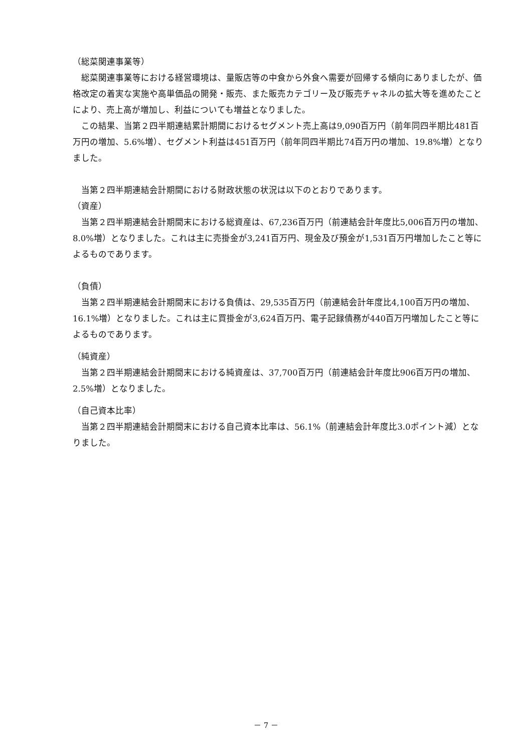（総菜関連事業等）
　総菜関連事業等における経営環境は、量販店等の中食から外食へ需要が回帰する傾向にありましたが、価格改定の着実な実施や高単価品の開発・販売、また販売カテゴリー及び販売チャネルの拡大等を進めたことにより、売上高が増加し、利益についても増益となりました。
　この結果、当第２四半期連結累計期間におけるセグメント売上高は9,090百万円（前年同四半期比481百万円の増加、5.6%増）、セグメント利益は451百万円（前年同四半期比74百万円の増加、19.8%増）となりました。
　当第２四半期連結会計期間における財政状態の状況は以下のとおりであります。
（資産）
　当第２四半期連結会計期間末における総資産は、67,236百万円（前連結会計年度比5,006百万円の増加、8.0%増）となりました。これは主に売掛金が3,241百万円、現金及び預金が1,531百万円増加したこと等によるものであります。
（負債）
　当第２四半期連結会計期間末における負債は、29,535百万円（前連結会計年度比4,100百万円の増加、16.1%増）となりました。これは主に買掛金が3,624百万円、電子記録債務が440百万円増加したこと等によるものであります。
（純資産）
　当第２四半期連結会計期間末における純資産は、37,700百万円（前連結会計年度比906百万円の増加、2.5%増）となりました。
（自己資本比率）
　当第２四半期連結会計期間末における自己資本比率は、56.1%（前連結会計年度比3.0ポイント減）となりました。
－ 7 －